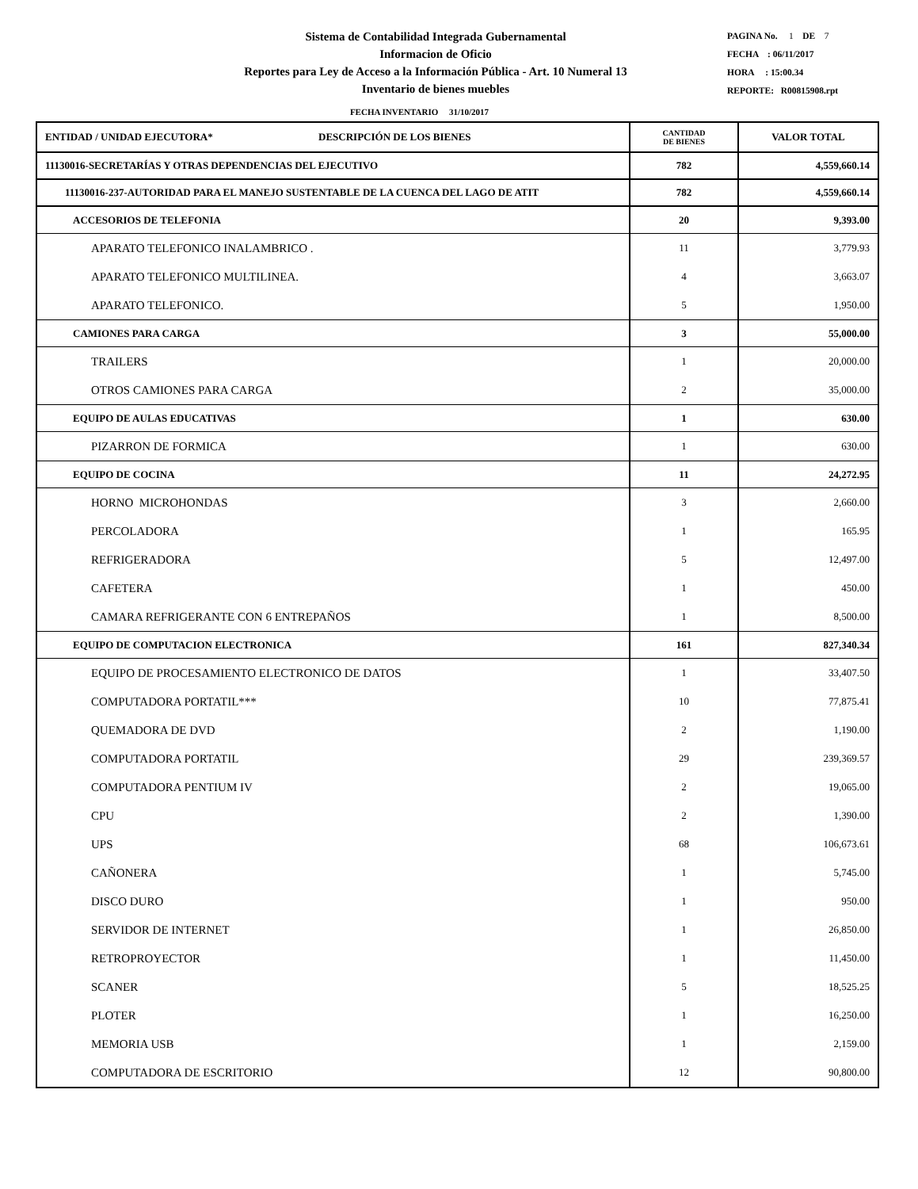Sistema de Contabilidad Integrada Gubernamental
Informacion de Oficio
Reportes para Ley de Acceso a la Información Pública - Art. 10 Numeral 13
Inventario de bienes muebles
PAGINA No. 1 DE 7
FECHA : 06/11/2017
HORA : 15:00.34
REPORTE: R00815908.rpt
FECHA INVENTARIO 31/10/2017
| ENTIDAD / UNIDAD EJECUTORA* DESCRIPCIÓN DE LOS BIENES | CANTIDAD DE BIENES | VALOR TOTAL |
| --- | --- | --- |
| 11130016-SECRETARÍAS Y OTRAS DEPENDENCIAS DEL EJECUTIVO | 782 | 4,559,660.14 |
| 11130016-237-AUTORIDAD PARA EL MANEJO SUSTENTABLE DE LA CUENCA DEL LAGO DE ATIT | 782 | 4,559,660.14 |
| ACCESORIOS DE TELEFONIA | 20 | 9,393.00 |
| APARATO TELEFONICO INALAMBRICO . | 11 | 3,779.93 |
| APARATO TELEFONICO MULTILINEA. | 4 | 3,663.07 |
| APARATO TELEFONICO. | 5 | 1,950.00 |
| CAMIONES PARA CARGA | 3 | 55,000.00 |
| TRAILERS | 1 | 20,000.00 |
| OTROS CAMIONES PARA CARGA | 2 | 35,000.00 |
| EQUIPO DE AULAS EDUCATIVAS | 1 | 630.00 |
| PIZARRON DE FORMICA | 1 | 630.00 |
| EQUIPO DE COCINA | 11 | 24,272.95 |
| HORNO MICROHONDAS | 3 | 2,660.00 |
| PERCOLADORA | 1 | 165.95 |
| REFRIGERADORA | 5 | 12,497.00 |
| CAFETERA | 1 | 450.00 |
| CAMARA REFRIGERANTE CON 6 ENTREPAÑOS | 1 | 8,500.00 |
| EQUIPO DE COMPUTACION ELECTRONICA | 161 | 827,340.34 |
| EQUIPO DE PROCESAMIENTO ELECTRONICO DE DATOS | 1 | 33,407.50 |
| COMPUTADORA PORTATIL*** | 10 | 77,875.41 |
| QUEMADORA DE DVD | 2 | 1,190.00 |
| COMPUTADORA PORTATIL | 29 | 239,369.57 |
| COMPUTADORA PENTIUM IV | 2 | 19,065.00 |
| CPU | 2 | 1,390.00 |
| UPS | 68 | 106,673.61 |
| CAÑONERA | 1 | 5,745.00 |
| DISCO DURO | 1 | 950.00 |
| SERVIDOR DE INTERNET | 1 | 26,850.00 |
| RETROPROYECTOR | 1 | 11,450.00 |
| SCANER | 5 | 18,525.25 |
| PLOTER | 1 | 16,250.00 |
| MEMORIA USB | 1 | 2,159.00 |
| COMPUTADORA DE ESCRITORIO | 12 | 90,800.00 |